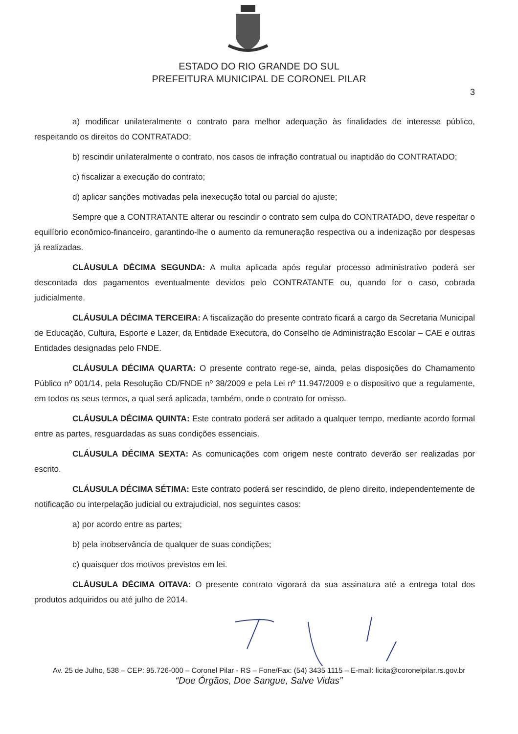ESTADO DO RIO GRANDE DO SUL
PREFEITURA MUNICIPAL DE CORONEL PILAR
3
a) modificar unilateralmente o contrato para melhor adequação às finalidades de interesse público, respeitando os direitos do CONTRATADO;
b) rescindir unilateralmente o contrato, nos casos de infração contratual ou inaptidão do CONTRATADO;
c) fiscalizar a execução do contrato;
d) aplicar sanções motivadas pela inexecução total ou parcial do ajuste;
Sempre que a CONTRATANTE alterar ou rescindir o contrato sem culpa do CONTRATADO, deve respeitar o equilíbrio econômico-financeiro, garantindo-lhe o aumento da remuneração respectiva ou a indenização por despesas já realizadas.
CLÁUSULA DÉCIMA SEGUNDA: A multa aplicada após regular processo administrativo poderá ser descontada dos pagamentos eventualmente devidos pelo CONTRATANTE ou, quando for o caso, cobrada judicialmente.
CLÁUSULA DÉCIMA TERCEIRA: A fiscalização do presente contrato ficará a cargo da Secretaria Municipal de Educação, Cultura, Esporte e Lazer, da Entidade Executora, do Conselho de Administração Escolar – CAE e outras Entidades designadas pelo FNDE.
CLÁUSULA DÉCIMA QUARTA: O presente contrato rege-se, ainda, pelas disposições do Chamamento Público nº 001/14, pela Resolução CD/FNDE nº 38/2009 e pela Lei nº 11.947/2009 e o dispositivo que a regulamente, em todos os seus termos, a qual será aplicada, também, onde o contrato for omisso.
CLÁUSULA DÉCIMA QUINTA: Este contrato poderá ser aditado a qualquer tempo, mediante acordo formal entre as partes, resguardadas as suas condições essenciais.
CLÁUSULA DÉCIMA SEXTA: As comunicações com origem neste contrato deverão ser realizadas por escrito.
CLÁUSULA DÉCIMA SÉTIMA: Este contrato poderá ser rescindido, de pleno direito, independentemente de notificação ou interpelação judicial ou extrajudicial, nos seguintes casos:
a) por acordo entre as partes;
b) pela inobservância de qualquer de suas condições;
c) quaisquer dos motivos previstos em lei.
CLÁUSULA DÉCIMA OITAVA: O presente contrato vigorará da sua assinatura até a entrega total dos produtos adquiridos ou até julho de 2014.
Av. 25 de Julho, 538 – CEP: 95.726-000 – Coronel Pilar - RS – Fone/Fax: (54) 3435 1115 – E-mail: licita@coronelpilar.rs.gov.br
“Doe Órgãos, Doe Sangue, Salve Vidas”